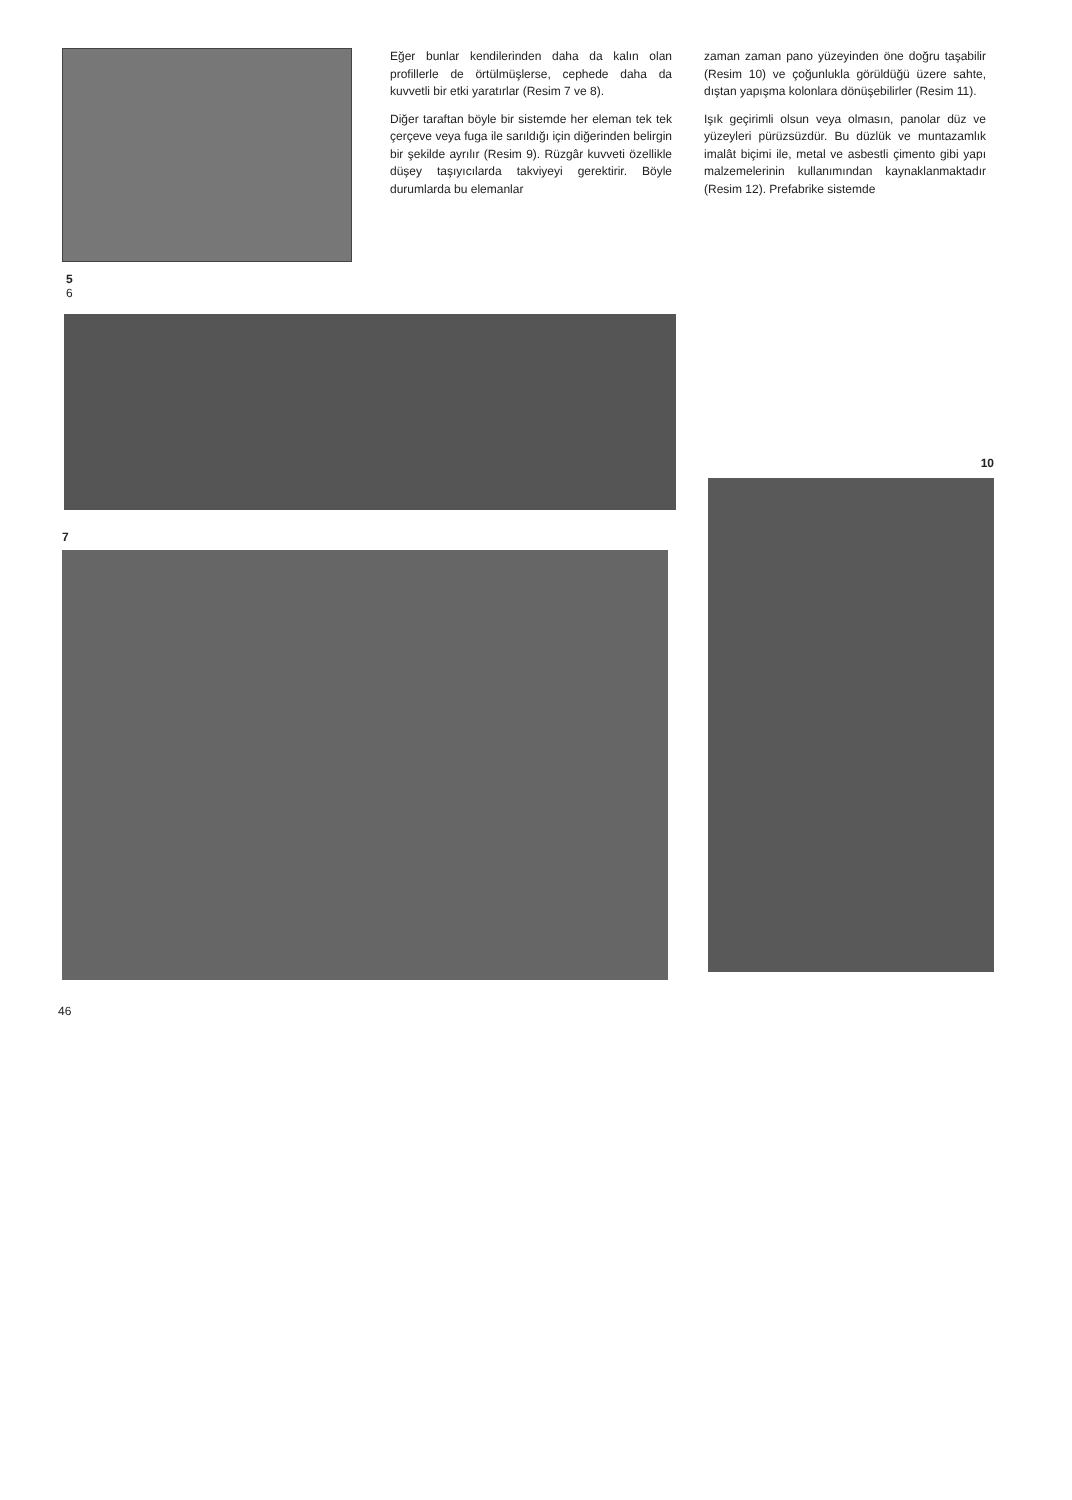Eğer bunlar kendilerinden daha da kalın olan profillerle de örtülmüşlerse, cephede daha da kuvvetli bir etki yaratırlar (Resim 7 ve 8).
Diğer taraftan böyle bir sistemde her eleman tek tek çerçeve veya fuga ile sarıldığı için diğerinden belirgin bir şekilde ayrılır (Resim 9). Rüzgâr kuvveti özellikle düşey taşıyıcılarda takviyeyi gerektirir. Böyle durumlarda bu elemanlar
zaman zaman pano yüzeyinden öne doğru taşabilir (Resim 10) ve çoğunlukla görüldüğü üzere sahte, dıştan yapışma kolonlara dönüşebilirler (Resim 11).
Işık geçirimli olsun veya olmasın, panolar düz ve yüzeyleri pürüzsüzdür. Bu düzlük ve muntazamlık imalât biçimi ile, metal ve asbestli çimento gibi yapı malzemelerinin kullanımından kaynaklanmaktadır (Resim 12). Prefabrike sistemde
5
6
7
10
46